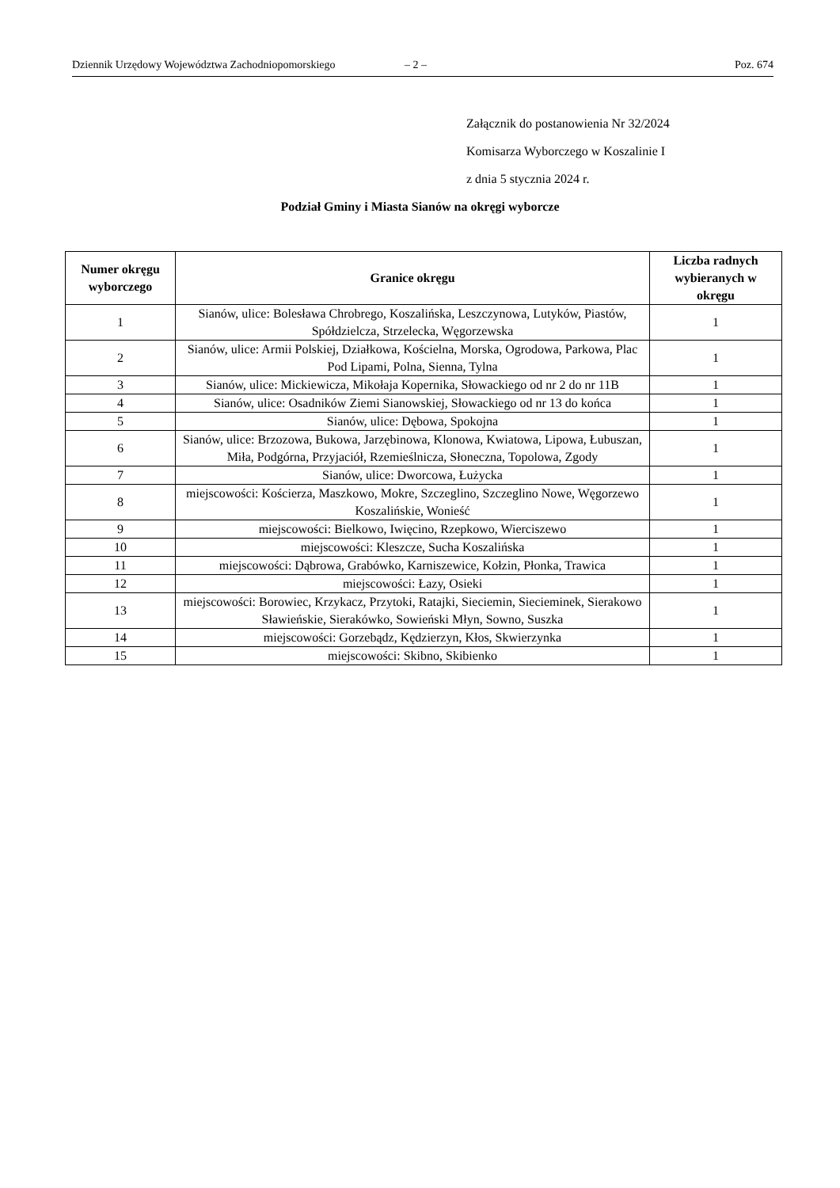Dziennik Urzędowy Województwa Zachodniopomorskiego – 2 – Poz. 674
Załącznik do postanowienia Nr 32/2024
Komisarza Wyborczego w Koszalinie I
z dnia 5 stycznia 2024 r.
Podział Gminy i Miasta Sianów na okręgi wyborcze
| Numer okręgu wyborczego | Granice okręgu | Liczba radnych wybieranych w okręgu |
| --- | --- | --- |
| 1 | Sianów, ulice: Bolesława Chrobrego, Koszalińska, Leszczynowa, Lutyków, Piastów, Spółdzielcza, Strzelecka, Węgorzewska | 1 |
| 2 | Sianów, ulice: Armii Polskiej, Działkowa, Kościelna, Morska, Ogrodowa, Parkowa, Plac Pod Lipami, Polna, Sienna, Tylna | 1 |
| 3 | Sianów, ulice: Mickiewicza, Mikołaja Kopernika, Słowackiego od nr 2 do nr 11B | 1 |
| 4 | Sianów, ulice: Osadników Ziemi Sianowskiej, Słowackiego od nr 13 do końca | 1 |
| 5 | Sianów, ulice: Dębowa, Spokojna | 1 |
| 6 | Sianów, ulice: Brzozowa, Bukowa, Jarzębinowa, Klonowa, Kwiatowa, Lipowa, Łubuszan, Miła, Podgórna, Przyjaciół, Rzemieślnicza, Słoneczna, Topolowa, Zgody | 1 |
| 7 | Sianów, ulice: Dworcowa, Łużycka | 1 |
| 8 | miejscowości: Kościerza, Maszkowo, Mokre, Szczeglino, Szczeglino Nowe, Węgorzewo Koszalińskie, Wonieść | 1 |
| 9 | miejscowości: Bielkowo, Iwięcino, Rzepkowo, Wierciszewo | 1 |
| 10 | miejscowości: Kleszcze, Sucha Koszalińska | 1 |
| 11 | miejscowości: Dąbrowa, Grabówko, Karniszewice, Kołzin, Płonka, Trawica | 1 |
| 12 | miejscowości: Łazy, Osieki | 1 |
| 13 | miejscowości: Borowiec, Krzykacz, Przytoki, Ratajki, Sieciemin, Siecieminek, Sierakowo Sławieńskie, Sierakówko, Sowieński Młyn, Sowno, Suszka | 1 |
| 14 | miejscowości: Gorzebądz, Kędzierzyn, Kłos, Skwierzynka | 1 |
| 15 | miejscowości: Skibno, Skibienko | 1 |